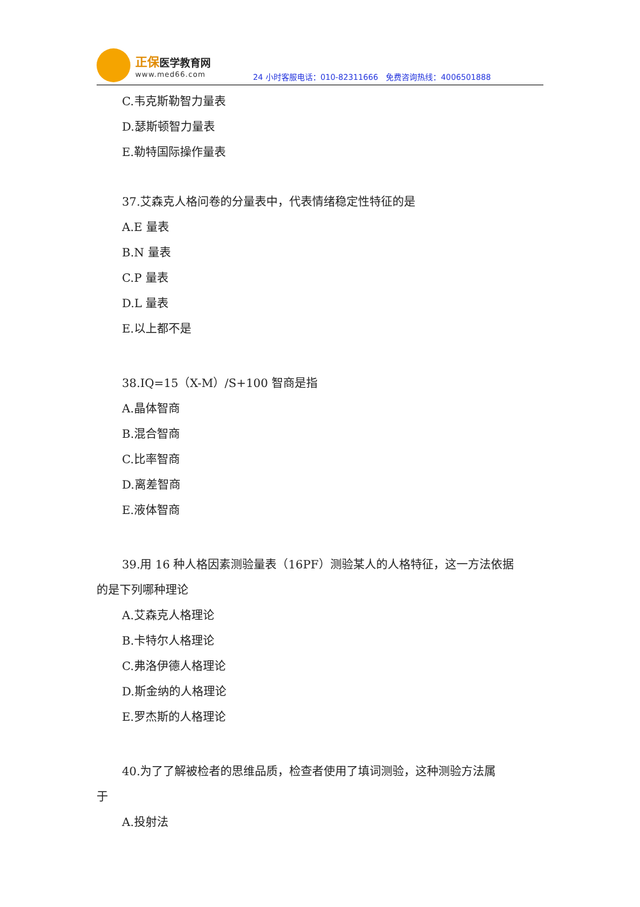正保医学教育网
www.med66.com
24 小时客服电话：010-82311666　免费咨询热线：4006501888
C.韦克斯勒智力量表
D.瑟斯顿智力量表
E.勒特国际操作量表
37.艾森克人格问卷的分量表中，代表情绪稳定性特征的是
A.E 量表
B.N 量表
C.P 量表
D.L 量表
E.以上都不是
38.IQ=15（X-M）/S+100 智商是指
A.晶体智商
B.混合智商
C.比率智商
D.离差智商
E.液体智商
39.用 16 种人格因素测验量表（16PF）测验某人的人格特征，这一方法依据
的是下列哪种理论
A.艾森克人格理论
B.卡特尔人格理论
C.弗洛伊德人格理论
D.斯金纳的人格理论
E.罗杰斯的人格理论
40.为了了解被检者的思维品质，检查者使用了填词测验，这种测验方法属
于
A.投射法